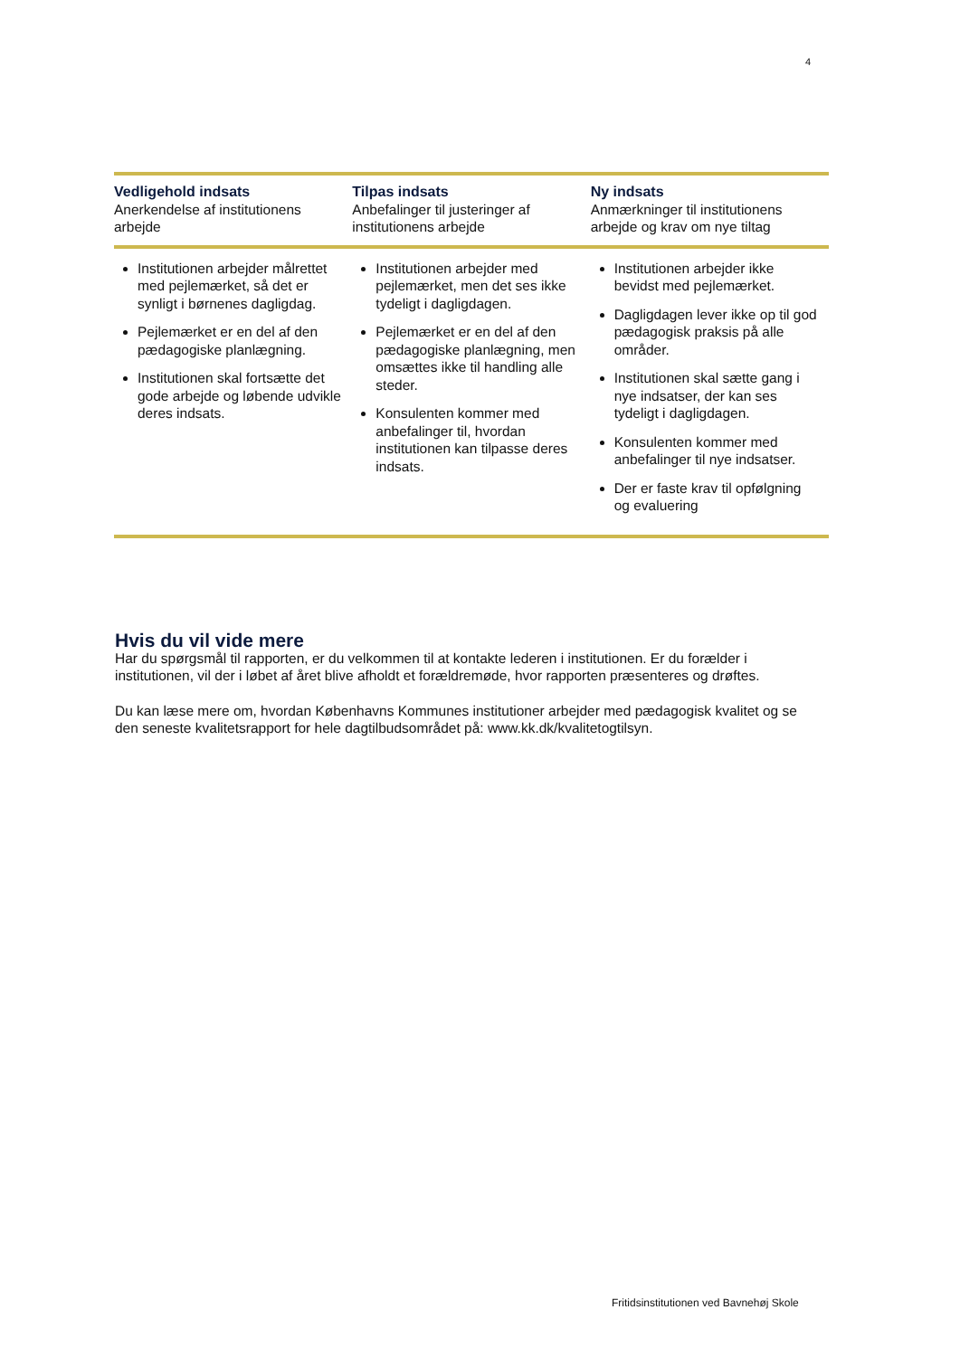4
| Vedligehold indsats Anerkendelse af institutionens arbejde | Tilpas indsats Anbefalinger til justeringer af institutionens arbejde | Ny indsats Anmærkninger til institutionens arbejde og krav om nye tiltag |
| --- | --- | --- |
| Institutionen arbejder målrettet med pejlemærket, så det er synligt i børnenes dagligdag. Pejlemærket er en del af den pædagogiske planlægning. Institutionen skal fortsætte det gode arbejde og løbende udvikle deres indsats. | Institutionen arbejder med pejlemærket, men det ses ikke tydeligt i dagligdagen. Pejlemærket er en del af den pædagogiske planlægning, men omsættes ikke til handling alle steder. Konsulenten kommer med anbefalinger til, hvordan institutionen kan tilpasse deres indsats. | Institutionen arbejder ikke bevidst med pejlemærket. Dagligdagen lever ikke op til god pædagogisk praksis på alle områder. Institutionen skal sætte gang i nye indsatser, der kan ses tydeligt i dagligdagen. Konsulenten kommer med anbefalinger til nye indsatser. Der er faste krav til opfølgning og evaluering |
Hvis du vil vide mere
Har du spørgsmål til rapporten, er du velkommen til at kontakte lederen i institutionen. Er du forælder i institutionen, vil der i løbet af året blive afholdt et forældremøde, hvor rapporten præsenteres og drøftes.
Du kan læse mere om, hvordan Københavns Kommunes institutioner arbejder med pædagogisk kvalitet og se den seneste kvalitetsrapport for hele dagtilbudsområdet på: www.kk.dk/kvalitetogtilsyn.
Fritidsinstitutionen ved Bavnehøj Skole